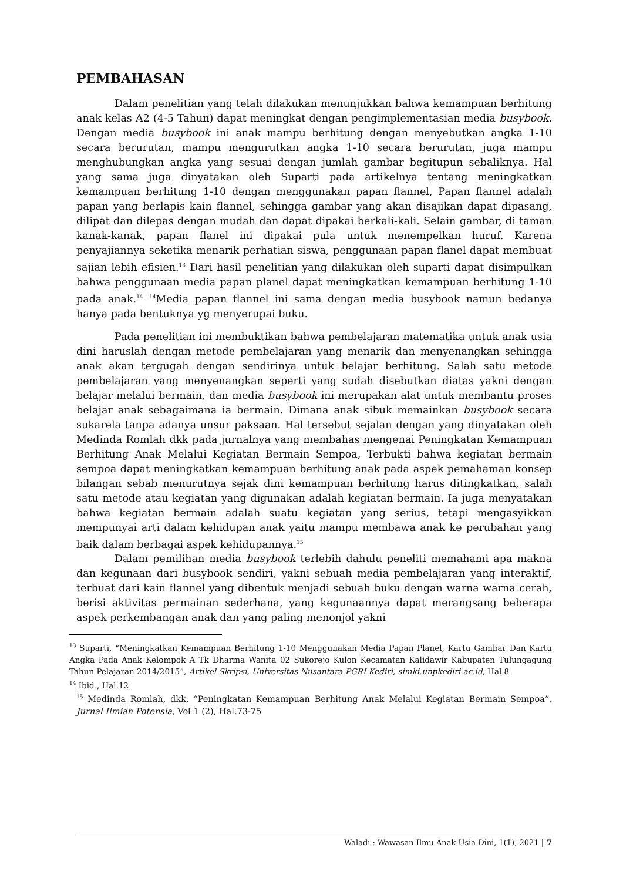PEMBAHASAN
Dalam penelitian yang telah dilakukan menunjukkan bahwa kemampuan berhitung anak kelas A2 (4-5 Tahun) dapat meningkat dengan pengimplementasian media busybook. Dengan media busybook ini anak mampu berhitung dengan menyebutkan angka 1-10 secara berurutan, mampu mengurutkan angka 1-10 secara berurutan, juga mampu menghubungkan angka yang sesuai dengan jumlah gambar begitupun sebaliknya. Hal yang sama juga dinyatakan oleh Suparti pada artikelnya tentang meningkatkan kemampuan berhitung 1-10 dengan menggunakan papan flannel, Papan flannel adalah papan yang berlapis kain flannel, sehingga gambar yang akan disajikan dapat dipasang, dilipat dan dilepas dengan mudah dan dapat dipakai berkali-kali. Selain gambar, di taman kanak-kanak, papan flanel ini dipakai pula untuk menempelkan huruf. Karena penyajiannya seketika menarik perhatian siswa, penggunaan papan flanel dapat membuat sajian lebih efisien.<sup>13</sup> Dari hasil penelitian yang dilakukan oleh suparti dapat disimpulkan bahwa penggunaan media papan planel dapat meningkatkan kemampuan berhitung 1-10 pada anak.<sup>14</sup> <sup>14</sup>Media papan flannel ini sama dengan media busybook namun bedanya hanya pada bentuknya yg menyerupai buku.
Pada penelitian ini membuktikan bahwa pembelajaran matematika untuk anak usia dini haruslah dengan metode pembelajaran yang menarik dan menyenangkan sehingga anak akan tergugah dengan sendirinya untuk belajar berhitung. Salah satu metode pembelajaran yang menyenangkan seperti yang sudah disebutkan diatas yakni dengan belajar melalui bermain, dan media busybook ini merupakan alat untuk membantu proses belajar anak sebagaimana ia bermain. Dimana anak sibuk memainkan busybook secara sukarela tanpa adanya unsur paksaan. Hal tersebut sejalan dengan yang dinyatakan oleh Medinda Romlah dkk pada jurnalnya yang membahas mengenai Peningkatan Kemampuan Berhitung Anak Melalui Kegiatan Bermain Sempoa, Terbukti bahwa kegiatan bermain sempoa dapat meningkatkan kemampuan berhitung anak pada aspek pemahaman konsep bilangan sebab menurutnya sejak dini kemampuan berhitung harus ditingkatkan, salah satu metode atau kegiatan yang digunakan adalah kegiatan bermain. Ia juga menyatakan bahwa kegiatan bermain adalah suatu kegiatan yang serius, tetapi mengasyikkan mempunyai arti dalam kehidupan anak yaitu mampu membawa anak ke perubahan yang baik dalam berbagai aspek kehidupannya.<sup>15</sup>
Dalam pemilihan media busybook terlebih dahulu peneliti memahami apa makna dan kegunaan dari busybook sendiri, yakni sebuah media pembelajaran yang interaktif, terbuat dari kain flannel yang dibentuk menjadi sebuah buku dengan warna warna cerah, berisi aktivitas permainan sederhana, yang kegunaannya dapat merangsang beberapa aspek perkembangan anak dan yang paling menonjol yakni
<sup>13</sup> Suparti, “Meningkatkan Kemampuan Berhitung 1-10 Menggunakan Media Papan Planel, Kartu Gambar Dan Kartu Angka Pada Anak Kelompok A Tk Dharma Wanita 02 Sukorejo Kulon Kecamatan Kalidawir Kabupaten Tulungagung Tahun Pelajaran 2014/2015”, Artikel Skripsi, Universitas Nusantara PGRI Kediri, simki.unpkediri.ac.id, Hal.8
<sup>14</sup> Ibid., Hal.12
<sup>15</sup> Medinda Romlah, dkk, “Peningkatan Kemampuan Berhitung Anak Melalui Kegiatan Bermain Sempoa”, Jurnal Ilmiah Potensia, Vol 1 (2), Hal.73-75
Waladi : Wawasan Ilmu Anak Usia Dini, 1(1), 2021 | 7